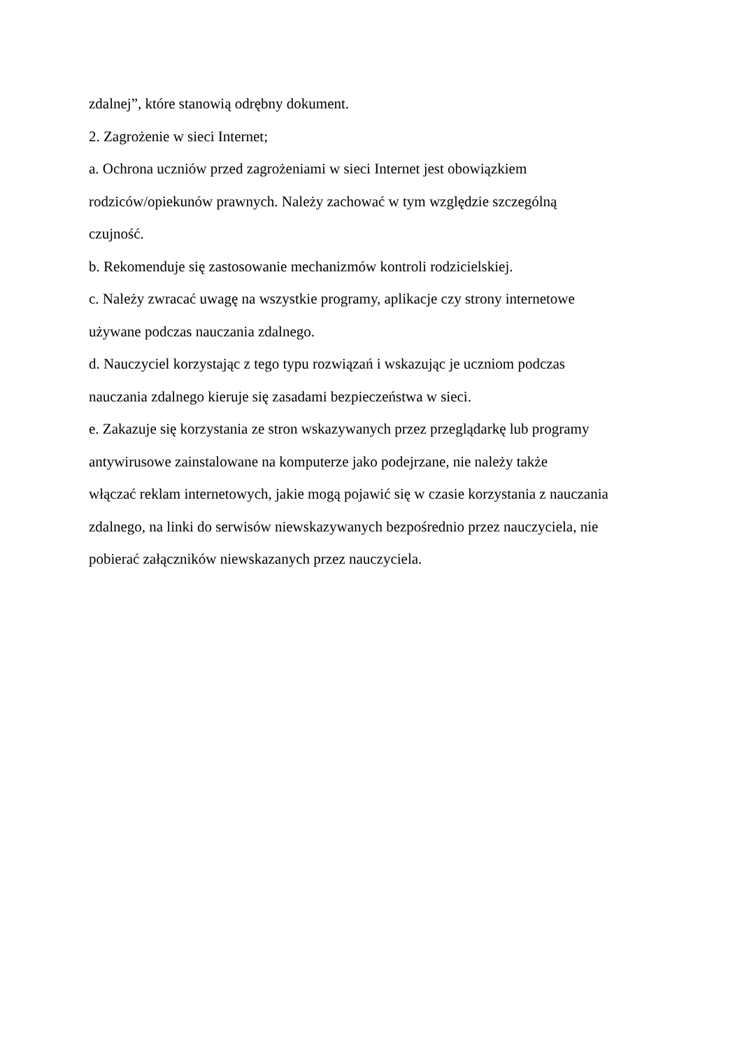zdalnej”, które stanowią odrębny dokument.
2. Zagrożenie w sieci Internet;
a. Ochrona uczniów przed zagrożeniami w sieci Internet jest obowiązkiem
rodziców/opiekunów prawnych. Należy zachować w tym względzie szczególną
czujność.
b. Rekomenduje się zastosowanie mechanizmów kontroli rodzicielskiej.
c. Należy zwracać uwagę na wszystkie programy, aplikacje czy strony internetowe
używane podczas nauczania zdalnego.
d. Nauczyciel korzystając z tego typu rozwiązań i wskazując je uczniom podczas
nauczania zdalnego kieruje się zasadami bezpieczeństwa w sieci.
e. Zakazuje się korzystania ze stron wskazywanych przez przeglądarkę lub programy
antywirusowe zainstalowane na komputerze jako podejrzane, nie należy także
włączać reklam internetowych, jakie mogą pojawić się w czasie korzystania z nauczania
zdalnego, na linki do serwisów niewskazywanych bezpośrednio przez nauczyciela, nie
pobierać załączników niewskazanych przez nauczyciela.